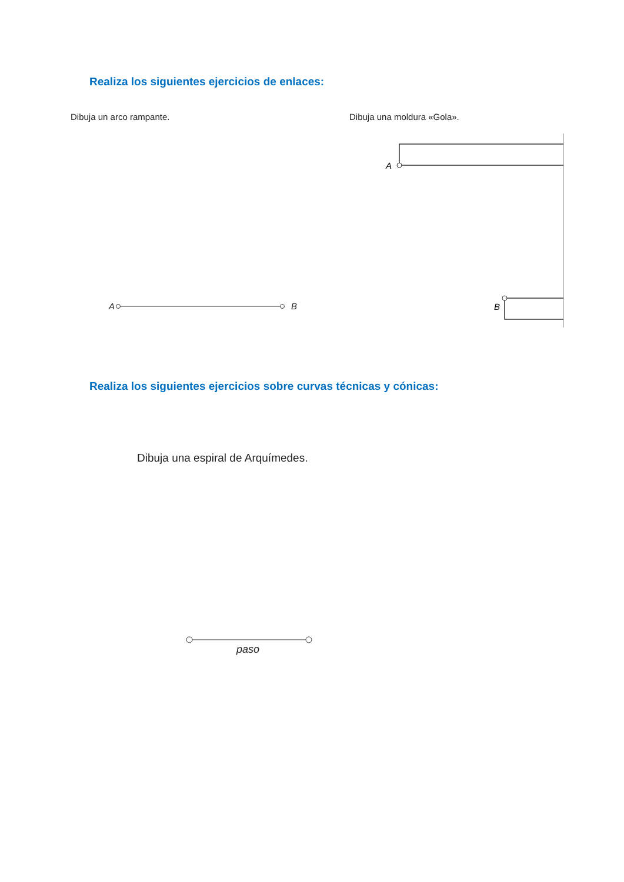Realiza los siguientes ejercicios de enlaces:
Dibuja un arco rampante.
A B
Dibuja una moldura «Gola».
A
B
Realiza los siguientes ejercicios sobre curvas técnicas y cónicas:
Dibuja una espiral de Arquímedes.
paso